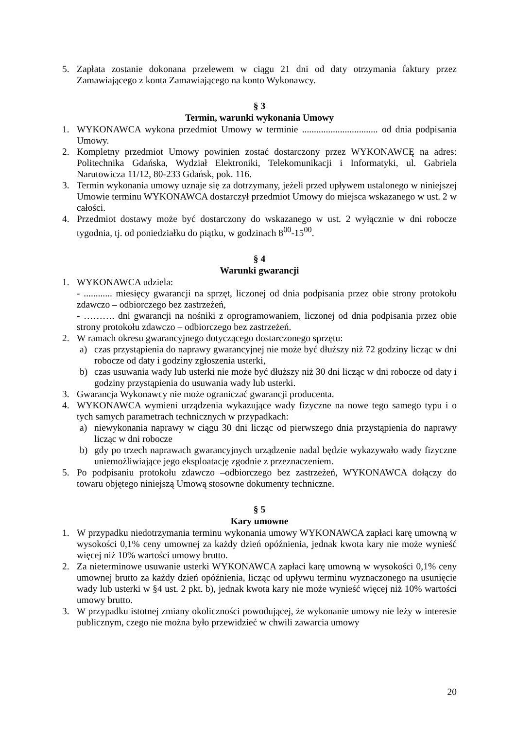5. Zapłata zostanie dokonana przelewem w ciągu 21 dni od daty otrzymania faktury przez Zamawiającego z konta Zamawiającego na konto Wykonawcy.
§ 3
Termin, warunki wykonania Umowy
1. WYKONAWCA wykona przedmiot Umowy w terminie ................................ od dnia podpisania Umowy.
2. Kompletny przedmiot Umowy powinien zostać dostarczony przez WYKONAWCĘ na adres: Politechnika Gdańska, Wydział Elektroniki, Telekomunikacji i Informatyki, ul. Gabriela Narutowicza 11/12, 80-233 Gdańsk, pok. 116.
3. Termin wykonania umowy uznaje się za dotrzymany, jeżeli przed upływem ustalonego w niniejszej Umowie terminu WYKONAWCA dostarczył przedmiot Umowy do miejsca wskazanego w ust. 2 w całości.
4. Przedmiot dostawy może być dostarczony do wskazanego w ust. 2 wyłącznie w dni robocze tygodnia, tj. od poniedziałku do piątku, w godzinach 8<sup>00</sup>-15<sup>00</sup>.
§ 4
Warunki gwarancji
1. WYKONAWCA udziela:
- ............ miesięcy gwarancji na sprzęt, liczonej od dnia podpisania przez obie strony protokołu zdawczo – odbiorczego bez zastrzeżeń,
- ………. dni gwarancji na nośniki z oprogramowaniem, liczonej od dnia podpisania przez obie strony protokołu zdawczo – odbiorczego bez zastrzeżeń.
2. W ramach okresu gwarancyjnego dotyczącego dostarczonego sprzętu:
a) czas przystąpienia do naprawy gwarancyjnej nie może być dłuższy niż 72 godziny licząc w dni robocze od daty i godziny zgłoszenia usterki,
b) czas usuwania wady lub usterki nie może być dłuższy niż 30 dni licząc w dni robocze od daty i godziny przystąpienia do usuwania wady lub usterki.
3. Gwarancja Wykonawcy nie może ograniczać gwarancji producenta.
4. WYKONAWCA wymieni urządzenia wykazujące wady fizyczne na nowe tego samego typu i o tych samych parametrach technicznych w przypadkach:
a) niewykonania naprawy w ciągu 30 dni licząc od pierwszego dnia przystąpienia do naprawy licząc w dni robocze
b) gdy po trzech naprawach gwarancyjnych urządzenie nadal będzie wykazywało wady fizyczne uniemożliwiające jego eksploatację zgodnie z przeznaczeniem.
5. Po podpisaniu protokołu zdawczo –odbiorczego bez zastrzeżeń, WYKONAWCA dołączy do towaru objętego niniejszą Umową stosowne dokumenty techniczne.
§ 5
Kary umowne
1. W przypadku niedotrzymania terminu wykonania umowy WYKONAWCA zapłaci karę umowną w wysokości 0,1% ceny umownej za każdy dzień opóźnienia, jednak kwota kary nie może wynieść więcej niż 10% wartości umowy brutto.
2. Za nieterminowe usuwanie usterki WYKONAWCA zapłaci karę umowną w wysokości 0,1% ceny umownej brutto za każdy dzień opóźnienia, licząc od upływu terminu wyznaczonego na usunięcie wady lub usterki w §4 ust. 2 pkt. b), jednak kwota kary nie może wynieść więcej niż 10% wartości umowy brutto.
3. W przypadku istotnej zmiany okoliczności powodującej, że wykonanie umowy nie leży w interesie publicznym, czego nie można było przewidzieć w chwili zawarcia umowy
20